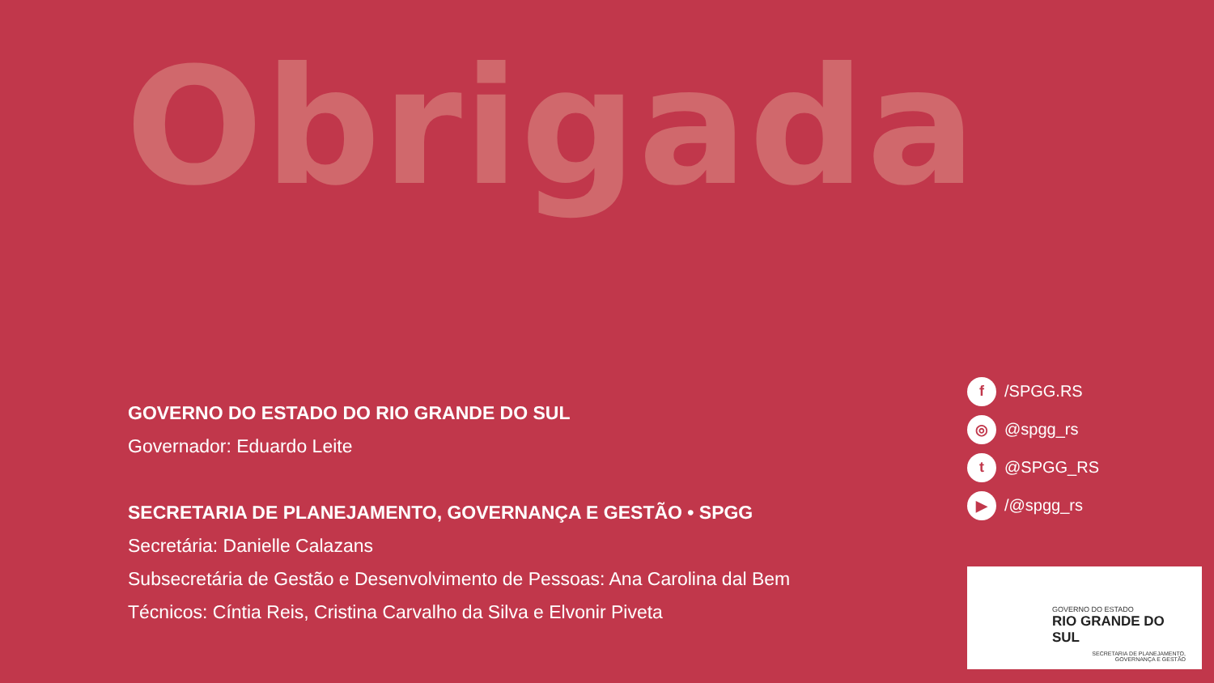Obrigada
GOVERNO DO ESTADO DO RIO GRANDE DO SUL
Governador: Eduardo Leite
SECRETARIA DE PLANEJAMENTO, GOVERNANÇA E GESTÃO • SPGG
Secretária: Danielle Calazans
Subsecretária de Gestão e Desenvolvimento de Pessoas: Ana Carolina dal Bem
Técnicos: Cíntia Reis, Cristina Carvalho da Silva e Elvonir Piveta
f /SPGG.RS
◎ @spgg_rs
t @SPGG_RS
▶ /@spgg_rs
GOVERNO DO ESTADO
RIO GRANDE DO SUL
SECRETARIA DE PLANEJAMENTO,
GOVERNANÇA E GESTÃO